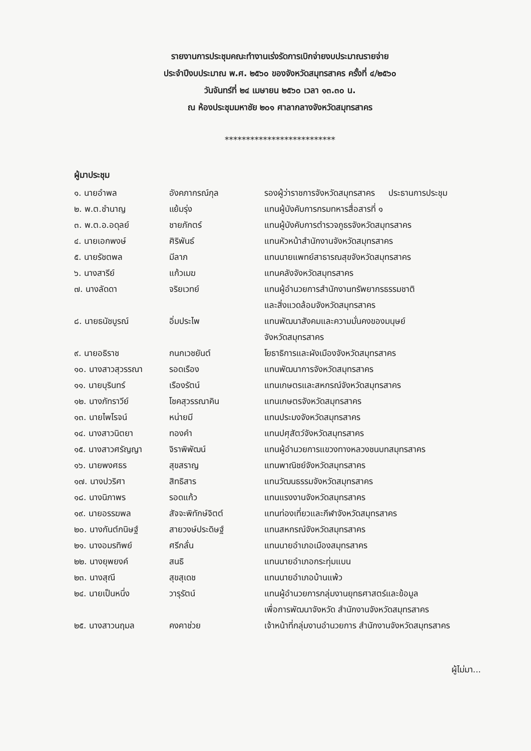รายงานการประชุมคณะทำงานเร่งรัดการเบิกจ่ายงบประมาณรายจ่าย
ประจำปีงบประมาณ พ.ศ. ๒๕๖๐ ของจังหวัดสมุทรสาคร ครั้งที่ ๔/๒๕๖๐
วันจันทร์ที่ ๒๔ เมษายน ๒๕๖๐ เวลา ๑๓.๓๐ น.
ณ ห้องประชุมมหาชัย ๒๐๑ ศาลากลางจังหวัดสมุทรสาคร
**************************
ผู้มาประชุม
| ๑. นายอำพล | อังคภากรณ์กุล | รองผู้ว่าราชการจังหวัดสมุทรสาคร ประธานการประชุม |
| ๒. พ.ต.ชำนาญ | แย้มรุ่ง | แทนผู้บังคับการกรมทหารสื่อสารที่ ๑ |
| ๓. พ.ต.อ.อดุลย์ | ชายภักตร์ | แทนผู้บังคับการตำรวจภูธรจังหวัดสมุทรสาคร |
| ๔. นายเอกพงษ์ | ศิริพันธ์ | แทนหัวหน้าสำนักงานจังหวัดสมุทรสาคร |
| ๕. นายรัชตพล | มีลาภ | แทนนายแพทย์สาธารณสุขจังหวัดสมุทรสาคร |
| ๖. นางสารีย์ | แก้วเมฆ | แทนคลังจังหวัดสมุทรสาคร |
| ๗. นางลัดดา | จริยเวทย์ | แทนผู้อำนวยการสำนักงานทรัพยากรธรรมชาติ และสิ่งแวดล้อมจังหวัดสมุทรสาคร |
| ๘. นายธนัชบูรณ์ | อิ่มประไพ | แทนพัฒนาสังคมและความมั่นคงของมนุษย์ จังหวัดสมุทรสาคร |
| ๙. นายอธิราช | กนกเวชยันต์ | โยธาธิการและผังเมืองจังหวัดสมุทรสาคร |
| ๑๐. นางสาวสุวรรณา | รอดเรือง | แทนพัฒนาการจังหวัดสมุทรสาคร |
| ๑๑. นายบุรินทร์ | เรืองรัตน์ | แทนเกษตรและสหกรณ์จังหวัดสมุทรสาคร |
| ๑๒. นางภัทราวีย์ | โชคสุวรรณาคิน | แทนเกษตรจังหวัดสมุทรสาคร |
| ๑๓. นายไพโรจน์ | หน่ายมี | แทนประมงจังหวัดสมุทรสาคร |
| ๑๔. นางสาวนิตยา | ทองคำ | แทนปศุสัตว์จังหวัดสมุทรสาคร |
| ๑๕. นางสาวศรัญญา | จิราพิพัฒน์ | แทนผู้อำนวยการแขวงทางหลวงชนบทสมุทรสาคร |
| ๑๖. นายพงศธร | สุขสราญ | แทนพาณิชย์จังหวัดสมุทรสาคร |
| ๑๗. นางปวริศา | สิทธิสาร | แทนวัฒนธรรมจังหวัดสมุทรสาคร |
| ๑๘. นางนิภาพร | รอดแก้ว | แทนแรงงานจังหวัดสมุทรสาคร |
| ๑๙. นายอรรฆพล | สัจจะพิทักษ์จิตต์ | แทนท่องเที่ยวและกีฬาจังหวัดสมุทรสาคร |
| ๒๐. นางกันต์กนิษฐ์ | สายวงษ์ประดิษฐ์ | แทนสหกรณ์จังหวัดสมุทรสาคร |
| ๒๑. นางอมรทิพย์ | ศรีกลั่น | แทนนายอำเภอเมืองสมุทรสาคร |
| ๒๒. นางยุพยงค์ | สนธิ | แทนนายอำเภอกระทุ่มแบน |
| ๒๓. นางสุณี | สุขสุเดช | แทนนายอำเภอบ้านแพ้ว |
| ๒๔. นายเป็นหนึ่ง | วารุรัตน์ | แทนผู้อำนวยการกลุ่มงานยุทธศาสตร์และข้อมูล เพื่อการพัฒนาจังหวัด สำนักงานจังหวัดสมุทรสาคร |
| ๒๕. นางสาวนฤมล | คงคาช่วย | เจ้าหน้าที่กลุ่มงานอำนวยการ สำนักงานจังหวัดสมุทรสาคร |
ผู้ไม่มา...